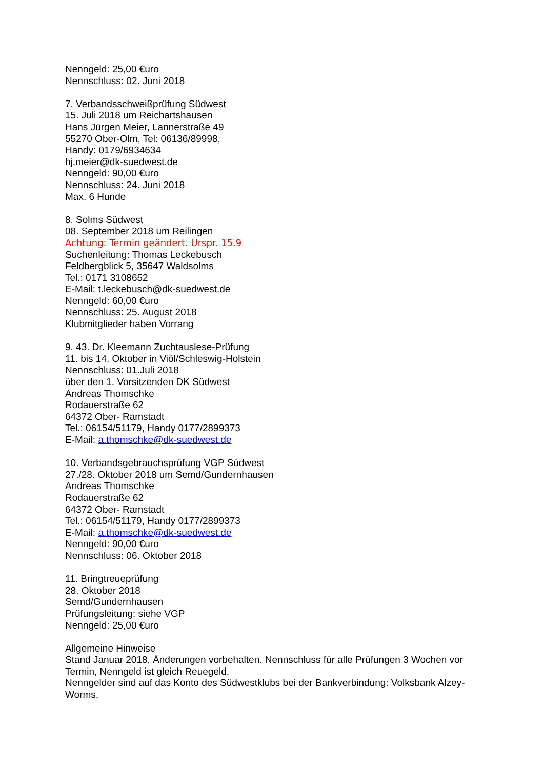Nenngeld: 25,00 €uro
Nennschluss: 02. Juni 2018
7. Verbandsschweißprüfung Südwest
15. Juli 2018 um Reichartshausen
Hans Jürgen Meier, Lannerstraße 49
55270 Ober-Olm, Tel: 06136/89998,
Handy: 0179/6934634
hj.meier@dk-suedwest.de
Nenngeld: 90,00 €uro
Nennschluss: 24. Juni 2018
Max. 6 Hunde
8. Solms Südwest
08. September 2018 um Reilingen
Achtung: Termin geändert. Urspr. 15.9
Suchenleitung: Thomas Leckebusch
Feldbergblick 5, 35647 Waldsolms
Tel.: 0171 3108652
E-Mail: t.leckebusch@dk-suedwest.de
Nenngeld: 60,00 €uro
Nennschluss: 25. August 2018
Klubmitglieder haben Vorrang
9. 43. Dr. Kleemann Zuchtauslese-Prüfung
11. bis 14. Oktober in Viöl/Schleswig-Holstein
Nennschluss: 01.Juli 2018
über den 1. Vorsitzenden DK Südwest
Andreas Thomschke
Rodauerstraße 62
64372 Ober- Ramstadt
Tel.: 06154/51179, Handy 0177/2899373
E-Mail: a.thomschke@dk-suedwest.de
10. Verbandsgebrauchsprüfung VGP Südwest
27./28. Oktober 2018 um Semd/Gundernhausen
Andreas Thomschke
Rodauerstraße 62
64372 Ober- Ramstadt
Tel.: 06154/51179, Handy 0177/2899373
E-Mail: a.thomschke@dk-suedwest.de
Nenngeld: 90,00 €uro
Nennschluss: 06. Oktober 2018
11. Bringtreueprüfung
28. Oktober 2018
Semd/Gundernhausen
Prüfungsleitung: siehe VGP
Nenngeld: 25,00 €uro
Allgemeine Hinweise
Stand Januar 2018, Änderungen vorbehalten. Nennschluss für alle Prüfungen 3 Wochen vor Termin, Nenngeld ist gleich Reuegeld.
Nenngelder sind auf das Konto des Südwestklubs bei der Bankverbindung: Volksbank Alzey-Worms,